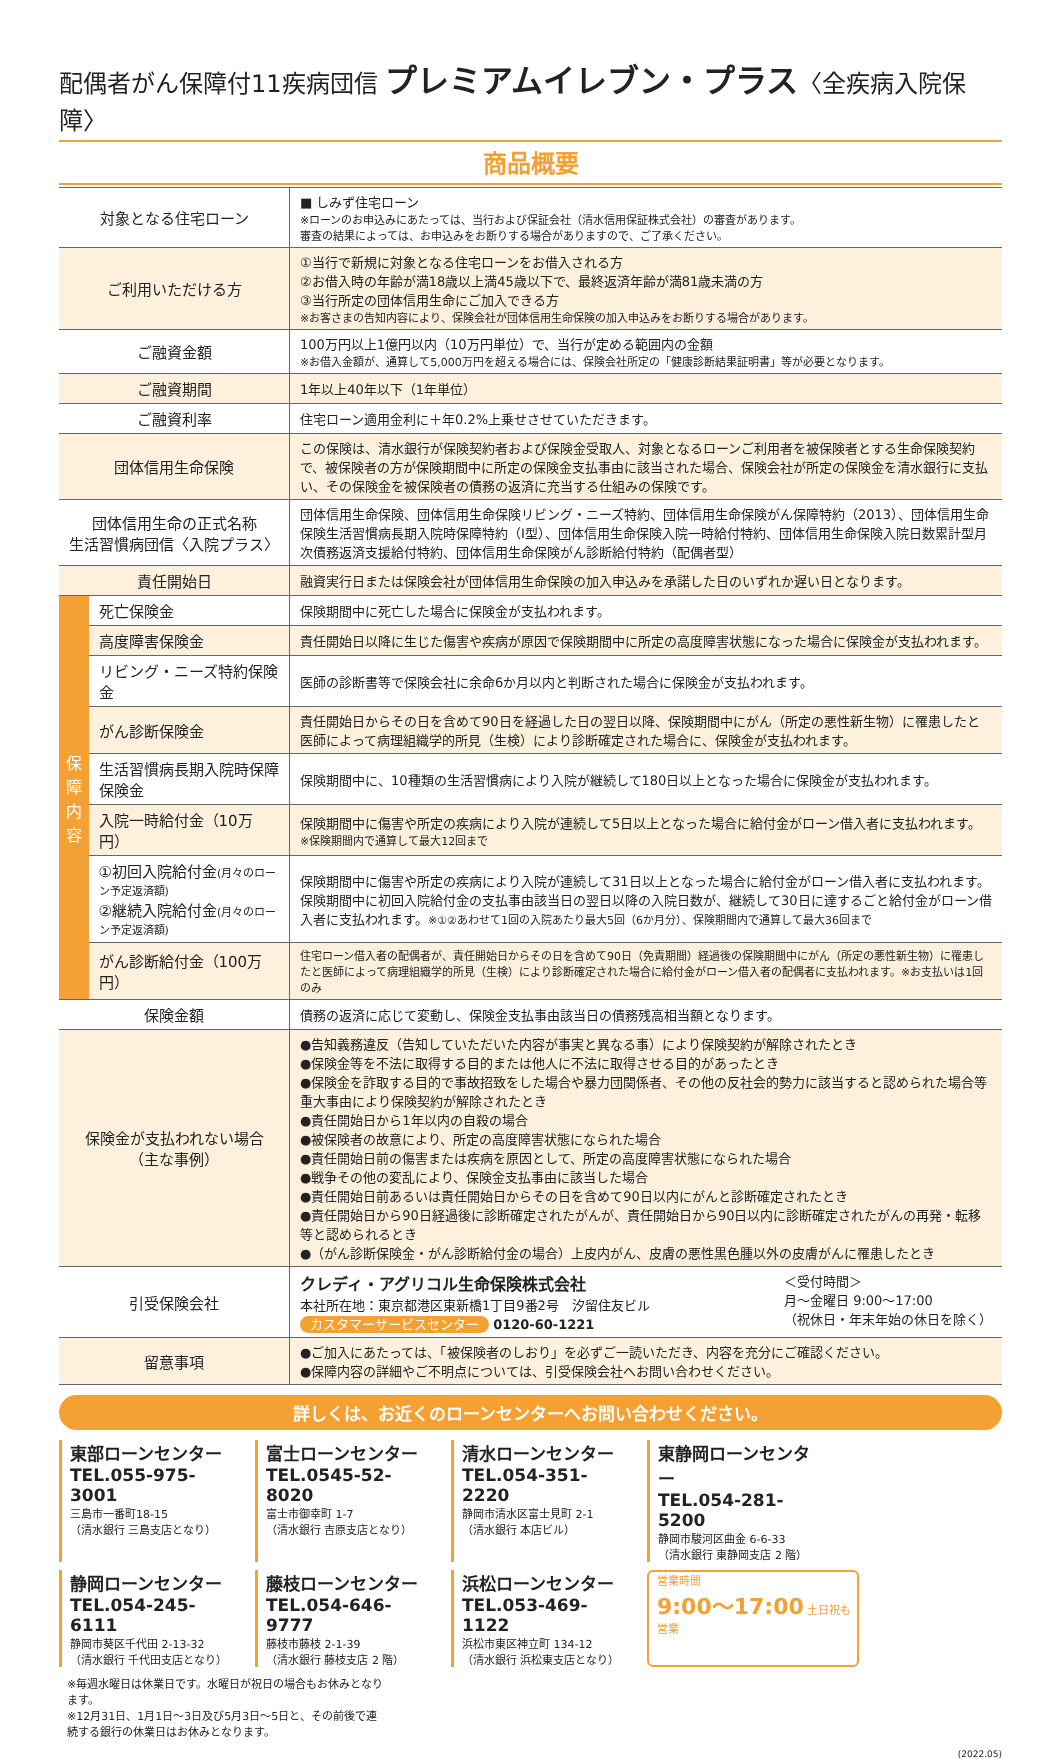配偶者がん保障付11疾病団信 プレミアムイレブン・プラス〈全疾病入院保障〉
商品概要
| 対象となる住宅ローン | | ■ しみず住宅ローン ※ローンのお申込みにあたっては、当行および保証会社（清水信用保証株式会社）の審査があります。 審査の結果によっては、お申込みをお断りする場合がありますので、ご了承ください。 |
| ご利用いただける方 | | ①当行で新規に対象となる住宅ローンをお借入される方 ②お借入時の年齢が満18歳以上満45歳以下で、最終返済年齢が満81歳未満の方 ③当行所定の団体信用生命にご加入できる方 ※お客さまの告知内容により、保険会社が団体信用生命保険の加入申込みをお断りする場合があります。 |
| ご融資金額 | | 100万円以上1億円以内（10万円単位）で、当行が定める範囲内の金額 ※お借入金額が、通算して5,000万円を超える場合には、保険会社所定の「健康診断結果証明書」等が必要となります。 |
| ご融資期間 | | 1年以上40年以下（1年単位） |
| ご融資利率 | | 住宅ローン適用金利に＋年0.2%上乗せさせていただきます。 |
| 団体信用生命保険 | | この保険は、清水銀行が保険契約者および保険金受取人、対象となるローンご利用者を被保険者とする生命保険契約で、被保険者の方が保険期間中に所定の保険金支払事由に該当された場合、保険会社が所定の保険金を清水銀行に支払い、その保険金を被保険者の債務の返済に充当する仕組みの保険です。 |
| 団体信用生命の正式名称 生活習慣病団信〈入院プラス〉 | | 団体信用生命保険、団体信用生命保険リビング・ニーズ特約、団体信用生命保険がん保障特約（2013）、団体信用生命保険生活習慣病長期入院時保障特約（Ⅰ型）、団体信用生命保険入院一時給付特約、団体信用生命保険入院日数累計型月次債務返済支援給付特約、団体信用生命保険がん診断給付特約（配偶者型） |
| 責任開始日 | | 融資実行日または保険会社が団体信用生命保険の加入申込みを承諾した日のいずれか遅い日となります。 |
| 保 障 内 容 | 死亡保険金 | 保険期間中に死亡した場合に保険金が支払われます。 |
| | 高度障害保険金 | 責任開始日以降に生じた傷害や疾病が原因で保険期間中に所定の高度障害状態になった場合に保険金が支払われます。 |
| | リビング・ニーズ特約保険金 | 医師の診断書等で保険会社に余命6か月以内と判断された場合に保険金が支払われます。 |
| | がん診断保険金 | 責任開始日からその日を含めて90日を経過した日の翌日以降、保険期間中にがん（所定の悪性新生物）に罹患したと医師によって病理組織学的所見（生検）により診断確定された場合に、保険金が支払われます。 |
| | 生活習慣病長期入院時保障保険金 | 保険期間中に、10種類の生活習慣病により入院が継続して180日以上となった場合に保険金が支払われます。 |
| | 入院一時給付金（10万円） | 保険期間中に傷害や所定の疾病により入院が連続して5日以上となった場合に給付金がローン借入者に支払われます。 ※保険期間内で通算して最大12回まで |
| | ①初回入院給付金 (月々のローン予定返済額) ②継続入院給付金 (月々のローン予定返済額) | 保険期間中に傷害や所定の疾病により入院が連続して31日以上となった場合に給付金がローン借入者に支払われます。保険期間中に初回入院給付金の支払事由該当日の翌日以降の入院日数が、継続して30日に達するごと給付金がローン借入者に支払われます。 ※①②あわせて1回の入院あたり最大5回（6か月分）、保険期間内で通算して最大36回まで |
| | がん診断給付金（100万円） | 住宅ローン借入者の配偶者が、責任開始日からその日を含めて90日（免責期間）経過後の保険期間中にがん（所定の悪性新生物）に罹患したと医師によって病理組織学的所見（生検）により診断確定された場合に給付金がローン借入者の配偶者に支払われます。※お支払いは1回のみ |
| 保険金額 | | 債務の返済に応じて変動し、保険金支払事由該当日の債務残高相当額となります。 |
| 保険金が支払われない場合 （主な事例） | | ●告知義務違反（告知していただいた内容が事実と異なる事）により保険契約が解除されたとき ●保険金等を不法に取得する目的または他人に不法に取得させる目的があったとき ●保険金を詐取する目的で事故招致をした場合や暴力団関係者、その他の反社会的勢力に該当すると認められた場合等重大事由により保険契約が解除されたとき ●責任開始日から1年以内の自殺の場合 ●被保険者の故意により、所定の高度障害状態になられた場合 ●責任開始日前の傷害または疾病を原因として、所定の高度障害状態になられた場合 ●戦争その他の変乱により、保険金支払事由に該当した場合 ●責任開始日前あるいは責任開始日からその日を含めて90日以内にがんと診断確定されたとき ●責任開始日から90日経過後に診断確定されたがんが、責任開始日から90日以内に診断確定されたがんの再発・転移等と認められるとき ●（がん診断保険金・がん診断給付金の場合）上皮内がん、皮膚の悪性黒色腫以外の皮膚がんに罹患したとき |
| 引受保険会社 | | クレディ・アグリコル生命保険株式会社 本社所在地：東京都港区東新橋1丁目9番2号 汐留住友ビル カスタマーサービスセンター 0120-60-1221 ＜受付時間＞ 月～金曜日 9:00～17:00 （祝休日・年末年始の休日を除く） |
| 留意事項 | | ●ご加入にあたっては、「被保険者のしおり」を必ずご一読いただき、内容を充分にご確認ください。 ●保障内容の詳細やご不明点については、引受保険会社へお問い合わせください。 |
詳しくは、お近くのローンセンターへお問い合わせください。
東部ローンセンター
TEL.055-975-3001
三島市一番町18-15
（清水銀行 三島支店となり）
富士ローンセンター
TEL.0545-52-8020
富士市御幸町 1-7
（清水銀行 吉原支店となり）
清水ローンセンター
TEL.054-351-2220
静岡市清水区富士見町 2-1
（清水銀行 本店ビル）
東静岡ローンセンター
TEL.054-281-5200
静岡市駿河区曲金 6-6-33
（清水銀行 東静岡支店 2 階）
静岡ローンセンター
TEL.054-245-6111
静岡市葵区千代田 2-13-32
（清水銀行 千代田支店となり）
藤枝ローンセンター
TEL.054-646-9777
藤枝市藤枝 2-1-39
（清水銀行 藤枝支店 2 階）
浜松ローンセンター
TEL.053-469-1122
浜松市東区神立町 134-12
（清水銀行 浜松東支店となり）
営業時間
9:00～17:00 土日祝も営業
※毎週水曜日は休業日です。水曜日が祝日の場合もお休みとなります。
※12月31日、1月1日～3日及び5月3日～5日と、その前後で連続する銀行の休業日はお休みとなります。
(2022.05)